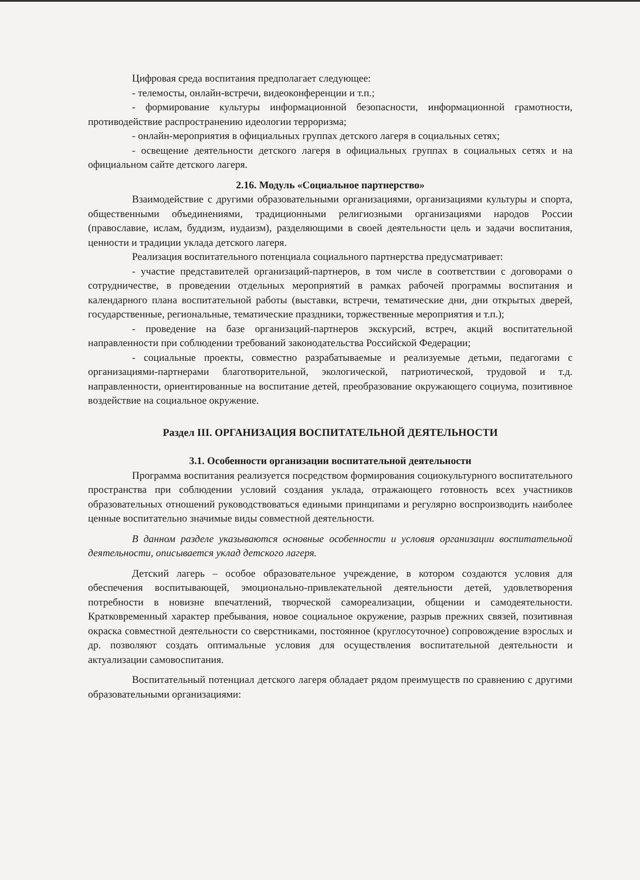Цифровая среда воспитания предполагает следующее:
- телемосты, онлайн-встречи, видеоконференции и т.п.;
- формирование культуры информационной безопасности, информационной грамотности, противодействие распространению идеологии терроризма;
- онлайн-мероприятия в официальных группах детского лагеря в социальных сетях;
- освещение деятельности детского лагеря в официальных группах в социальных сетях и на официальном сайте детского лагеря.
2.16. Модуль «Социальное партнерство»
Взаимодействие с другими образовательными организациями, организациями культуры и спорта, общественными объединениями, традиционными религиозными организациями народов России (православие, ислам, буддизм, иудаизм), разделяющими в своей деятельности цель и задачи воспитания, ценности и традиции уклада детского лагеря.
Реализация воспитательного потенциала социального партнерства предусматривает:
- участие представителей организаций-партнеров, в том числе в соответствии с договорами о сотрудничестве, в проведении отдельных мероприятий в рамках рабочей программы воспитания и календарного плана воспитательной работы (выставки, встречи, тематические дни, дни открытых дверей, государственные, региональные, тематические праздники, торжественные мероприятия и т.п.);
- проведение на базе организаций-партнеров экскурсий, встреч, акций воспитательной направленности при соблюдении требований законодательства Российской Федерации;
- социальные проекты, совместно разрабатываемые и реализуемые детьми, педагогами с организациями-партнерами благотворительной, экологической, патриотической, трудовой и т.д. направленности, ориентированные на воспитание детей, преобразование окружающего социума, позитивное воздействие на социальное окружение.
Раздел III. ОРГАНИЗАЦИЯ ВОСПИТАТЕЛЬНОЙ ДЕЯТЕЛЬНОСТИ
3.1. Особенности организации воспитательной деятельности
Программа воспитания реализуется посредством формирования социокультурного воспитательного пространства при соблюдении условий создания уклада, отражающего готовность всех участников образовательных отношений руководствоваться едиными принципами и регулярно воспроизводить наиболее ценные воспитательно значимые виды совместной деятельности.
В данном разделе указываются основные особенности и условия организации воспитательной деятельности, описывается уклад детского лагеря.
Детский лагерь – особое образовательное учреждение, в котором создаются условия для обеспечения воспитывающей, эмоционально-привлекательной деятельности детей, удовлетворения потребности в новизне впечатлений, творческой самореализации, общении и самодеятельности. Кратковременный характер пребывания, новое социальное окружение, разрыв прежних связей, позитивная окраска совместной деятельности со сверстниками, постоянное (круглосуточное) сопровождение взрослых и др. позволяют создать оптимальные условия для осуществления воспитательной деятельности и актуализации самовоспитания.
Воспитательный потенциал детского лагеря обладает рядом преимуществ по сравнению с другими образовательными организациями: